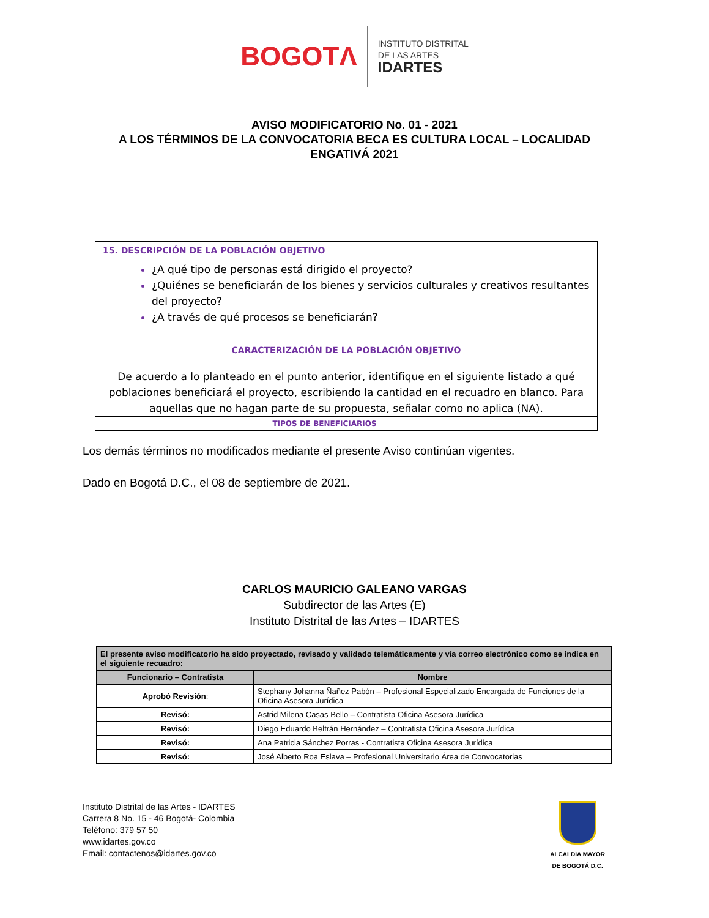BOGOTΛ
INSTITUTO DISTRITAL
DE LAS ARTES
IDARTES
AVISO MODIFICATORIO No. 01 - 2021
A LOS TÉRMINOS DE LA CONVOCATORIA BECA ES CULTURA LOCAL – LOCALIDAD ENGATIVÁ 2021
15. DESCRIPCIÓN DE LA POBLACIÓN OBJETIVO
¿A qué tipo de personas está dirigido el proyecto?
¿Quiénes se beneficiarán de los bienes y servicios culturales y creativos resultantes del proyecto?
¿A través de qué procesos se beneficiarán?
CARACTERIZACIÓN DE LA POBLACIÓN OBJETIVO
De acuerdo a lo planteado en el punto anterior, identifique en el siguiente listado a qué poblaciones beneficiará el proyecto, escribiendo la cantidad en el recuadro en blanco. Para aquellas que no hagan parte de su propuesta, señalar como no aplica (NA).
TIPOS DE BENEFICIARIOS
Los demás términos no modificados mediante el presente Aviso continúan vigentes.
Dado en Bogotá D.C., el 08 de septiembre de 2021.
CARLOS MAURICIO GALEANO VARGAS
Subdirector de las Artes (E)
Instituto Distrital de las Artes – IDARTES
| El presente aviso modificatorio ha sido proyectado, revisado y validado telemáticamente y vía correo electrónico como se indica en el siguiente recuadro: | |
| --- | --- |
| Funcionario – Contratista | Nombre |
| Aprobó Revisión : | Stephany Johanna Ñañez Pabón – Profesional Especializado Encargada de Funciones de la Oficina Asesora Jurídica |
| Revisó: | Astrid Milena Casas Bello – Contratista Oficina Asesora Jurídica |
| Revisó: | Diego Eduardo Beltrán Hernández – Contratista Oficina Asesora Jurídica |
| Revisó: | Ana Patricia Sánchez Porras - Contratista Oficina Asesora Jurídica |
| Revisó: | José Alberto Roa Eslava – Profesional Universitario Área de Convocatorias |
Instituto Distrital de las Artes - IDARTES
Carrera 8 No. 15 - 46 Bogotá- Colombia
Teléfono: 379 57 50
www.idartes.gov.co
Email: contactenos@idartes.gov.co
ALCALDÍA MAYOR
DE BOGOTÁ D.C.